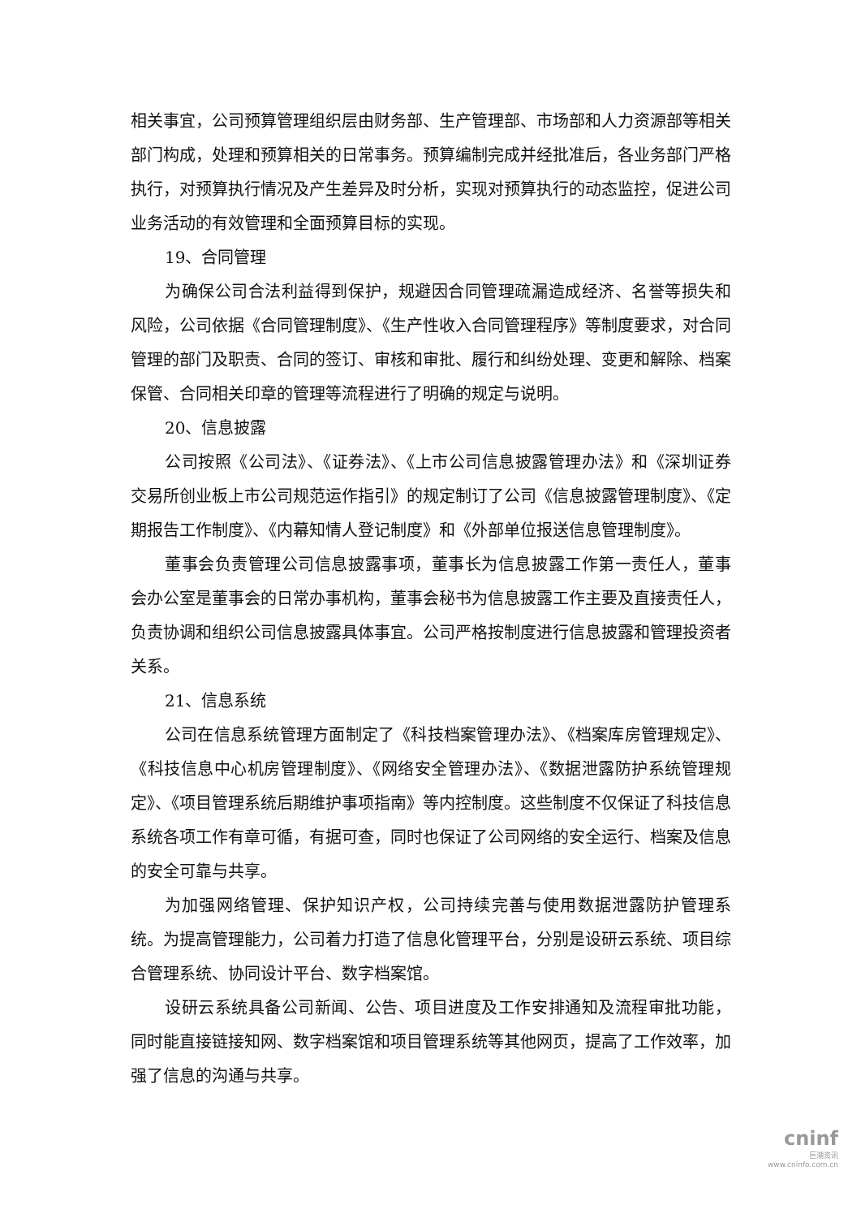相关事宜，公司预算管理组织层由财务部、生产管理部、市场部和人力资源部等相关部门构成，处理和预算相关的日常事务。预算编制完成并经批准后，各业务部门严格执行，对预算执行情况及产生差异及时分析，实现对预算执行的动态监控，促进公司业务活动的有效管理和全面预算目标的实现。
19、合同管理
为确保公司合法利益得到保护，规避因合同管理疏漏造成经济、名誉等损失和风险，公司依据《合同管理制度》、《生产性收入合同管理程序》等制度要求，对合同管理的部门及职责、合同的签订、审核和审批、履行和纠纷处理、变更和解除、档案保管、合同相关印章的管理等流程进行了明确的规定与说明。
20、信息披露
公司按照《公司法》、《证券法》、《上市公司信息披露管理办法》和《深圳证券交易所创业板上市公司规范运作指引》的规定制订了公司《信息披露管理制度》、《定期报告工作制度》、《内幕知情人登记制度》和《外部单位报送信息管理制度》。
董事会负责管理公司信息披露事项，董事长为信息披露工作第一责任人，董事会办公室是董事会的日常办事机构，董事会秘书为信息披露工作主要及直接责任人，负责协调和组织公司信息披露具体事宜。公司严格按制度进行信息披露和管理投资者关系。
21、信息系统
公司在信息系统管理方面制定了《科技档案管理办法》、《档案库房管理规定》、《科技信息中心机房管理制度》、《网络安全管理办法》、《数据泄露防护系统管理规定》、《项目管理系统后期维护事项指南》等内控制度。这些制度不仅保证了科技信息系统各项工作有章可循，有据可查，同时也保证了公司网络的安全运行、档案及信息的安全可靠与共享。
为加强网络管理、保护知识产权，公司持续完善与使用数据泄露防护管理系统。为提高管理能力，公司着力打造了信息化管理平台，分别是设研云系统、项目综合管理系统、协同设计平台、数字档案馆。
设研云系统具备公司新闻、公告、项目进度及工作安排通知及流程审批功能，同时能直接链接知网、数字档案馆和项目管理系统等其他网页，提高了工作效率，加强了信息的沟通与共享。
cninf
巨潮资讯
www.cninfo.com.cn